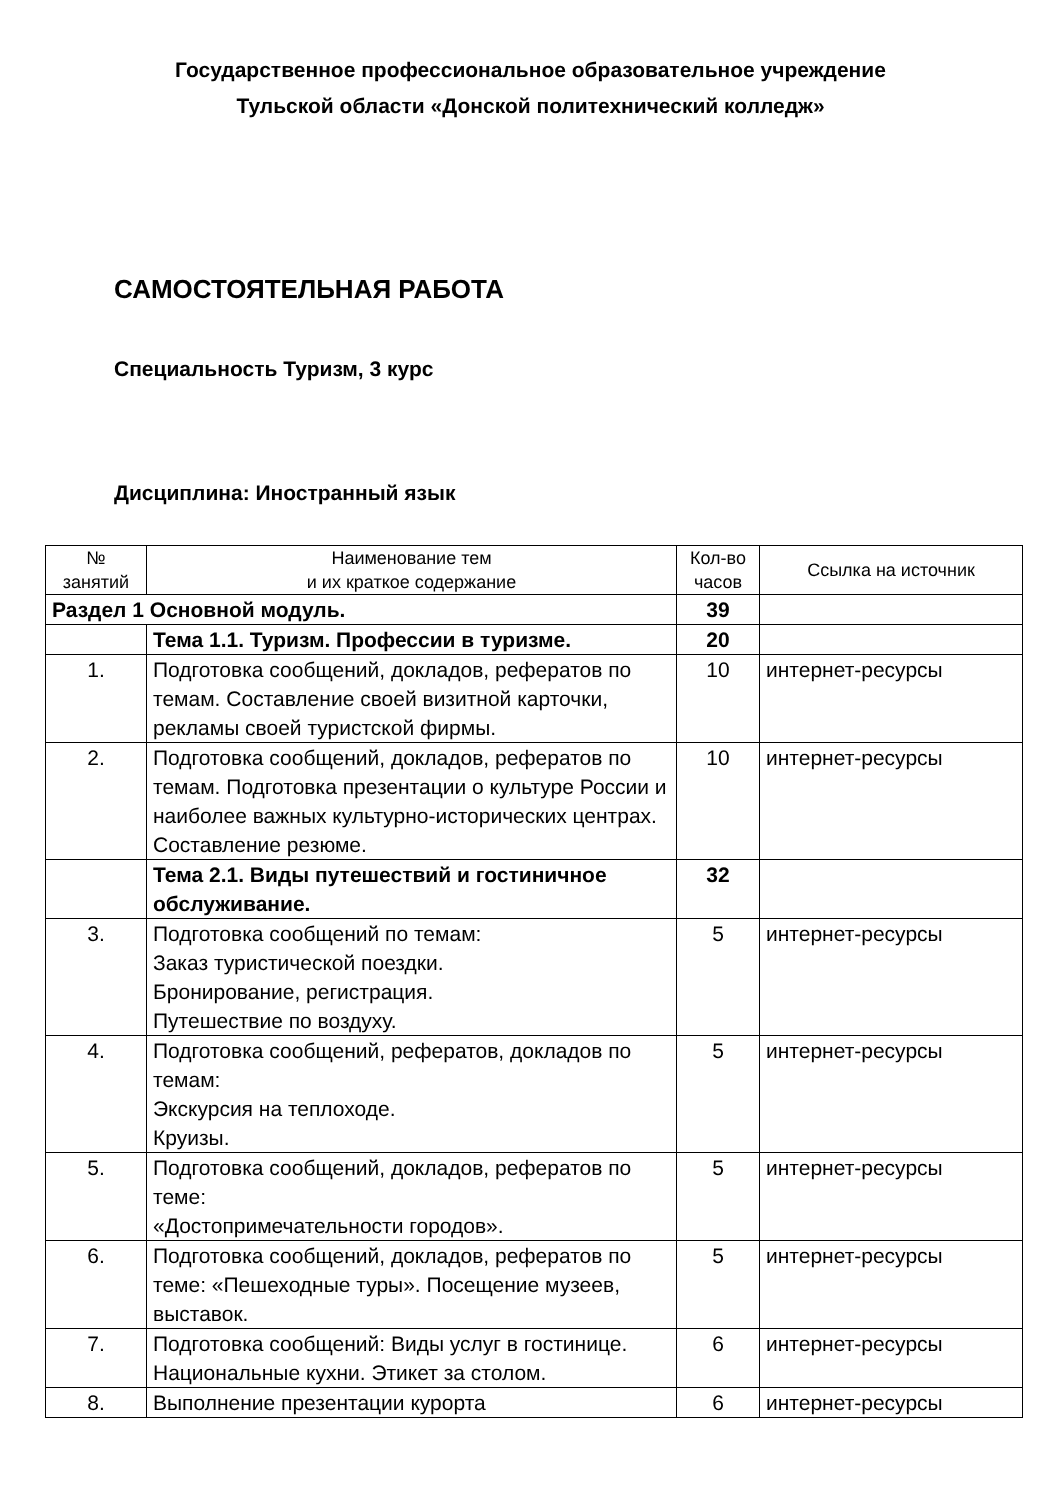Государственное профессиональное образовательное учреждение
Тульской области «Донской политехнический колледж»
САМОСТОЯТЕЛЬНАЯ РАБОТА
Специальность Туризм, 3 курс
Дисциплина: Иностранный язык
| № занятий | Наименование тем и их краткое содержание | Кол-во часов | Ссылка на источник |
| --- | --- | --- | --- |
| Раздел 1 Основной модуль. | | 39 | |
| | Тема 1.1. Туризм. Профессии в туризме. | 20 | |
| 1. | Подготовка сообщений, докладов, рефератов по темам. Составление своей визитной карточки, рекламы своей туристской фирмы. | 10 | интернет-ресурсы |
| 2. | Подготовка сообщений, докладов, рефератов по темам. Подготовка презентации о культуре России и наиболее важных культурно-исторических центрах. Составление резюме. | 10 | интернет-ресурсы |
| | Тема 2.1. Виды путешествий и гостиничное обслуживание. | 32 | |
| 3. | Подготовка сообщений по темам: Заказ туристической поездки. Бронирование, регистрация. Путешествие по воздуху. | 5 | интернет-ресурсы |
| 4. | Подготовка сообщений, рефератов, докладов по темам: Экскурсия на теплоходе. Круизы. | 5 | интернет-ресурсы |
| 5. | Подготовка сообщений, докладов, рефератов по теме: «Достопримечательности городов». | 5 | интернет-ресурсы |
| 6. | Подготовка сообщений, докладов, рефератов по теме: «Пешеходные туры». Посещение музеев, выставок. | 5 | интернет-ресурсы |
| 7. | Подготовка сообщений: Виды услуг в гостинице. Национальные кухни. Этикет за столом. | 6 | интернет-ресурсы |
| 8. | Выполнение презентации курорта | 6 | интернет-ресурсы |